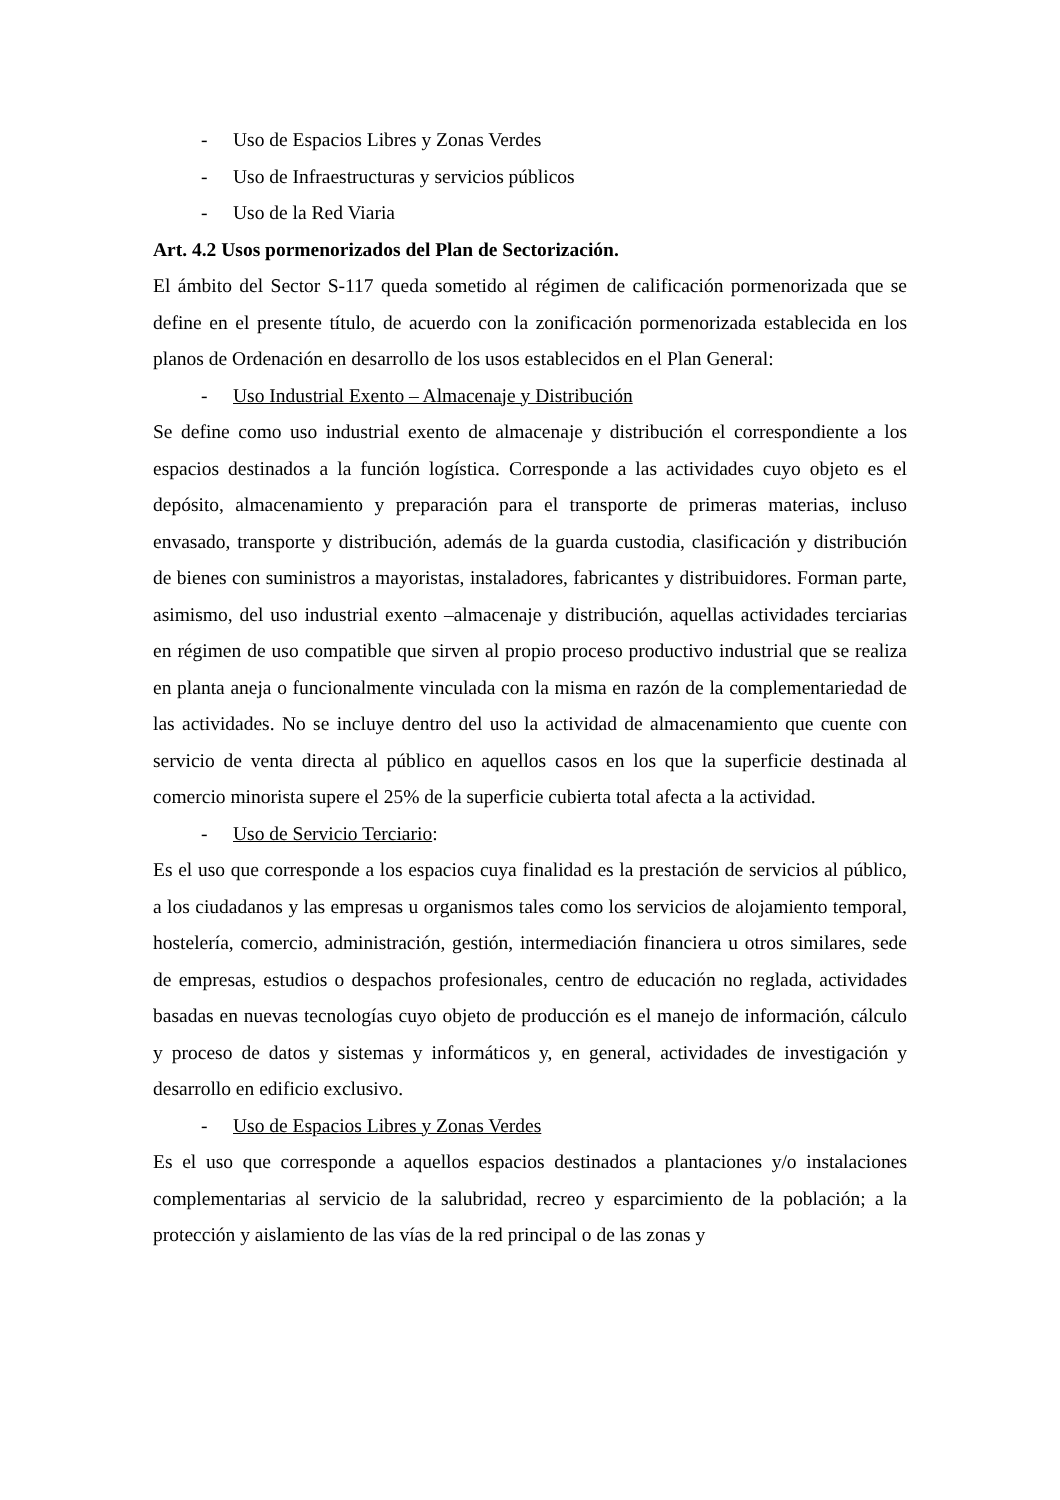- Uso de Espacios Libres y Zonas Verdes
- Uso de Infraestructuras y servicios públicos
- Uso de la Red Viaria
Art. 4.2 Usos pormenorizados del Plan de Sectorización.
El ámbito del Sector S-117 queda sometido al régimen de calificación pormenorizada que se define en el presente título, de acuerdo con la zonificación pormenorizada establecida en los planos de Ordenación en desarrollo de los usos establecidos en el Plan General:
- Uso Industrial Exento – Almacenaje y Distribución
Se define como uso industrial exento de almacenaje y distribución el correspondiente a los espacios destinados a la función logística. Corresponde a las actividades cuyo objeto es el depósito, almacenamiento y preparación para el transporte de primeras materias, incluso envasado, transporte y distribución, además de la guarda custodia, clasificación y distribución de bienes con suministros a mayoristas, instaladores, fabricantes y distribuidores. Forman parte, asimismo, del uso industrial exento –almacenaje y distribución, aquellas actividades terciarias en régimen de uso compatible que sirven al propio proceso productivo industrial que se realiza en planta aneja o funcionalmente vinculada con la misma en razón de la complementariedad de las actividades. No se incluye dentro del uso la actividad de almacenamiento que cuente con servicio de venta directa al público en aquellos casos en los que la superficie destinada al comercio minorista supere el 25% de la superficie cubierta total afecta a la actividad.
- Uso de Servicio Terciario:
Es el uso que corresponde a los espacios cuya finalidad es la prestación de servicios al público, a los ciudadanos y las empresas u organismos tales como los servicios de alojamiento temporal, hostelería, comercio, administración, gestión, intermediación financiera u otros similares, sede de empresas, estudios o despachos profesionales, centro de educación no reglada, actividades basadas en nuevas tecnologías cuyo objeto de producción es el manejo de información, cálculo y proceso de datos y sistemas y informáticos y, en general, actividades de investigación y desarrollo en edificio exclusivo.
- Uso de Espacios Libres y Zonas Verdes
Es el uso que corresponde a aquellos espacios destinados a plantaciones y/o instalaciones complementarias al servicio de la salubridad, recreo y esparcimiento de la población; a la protección y aislamiento de las vías de la red principal o de las zonas y